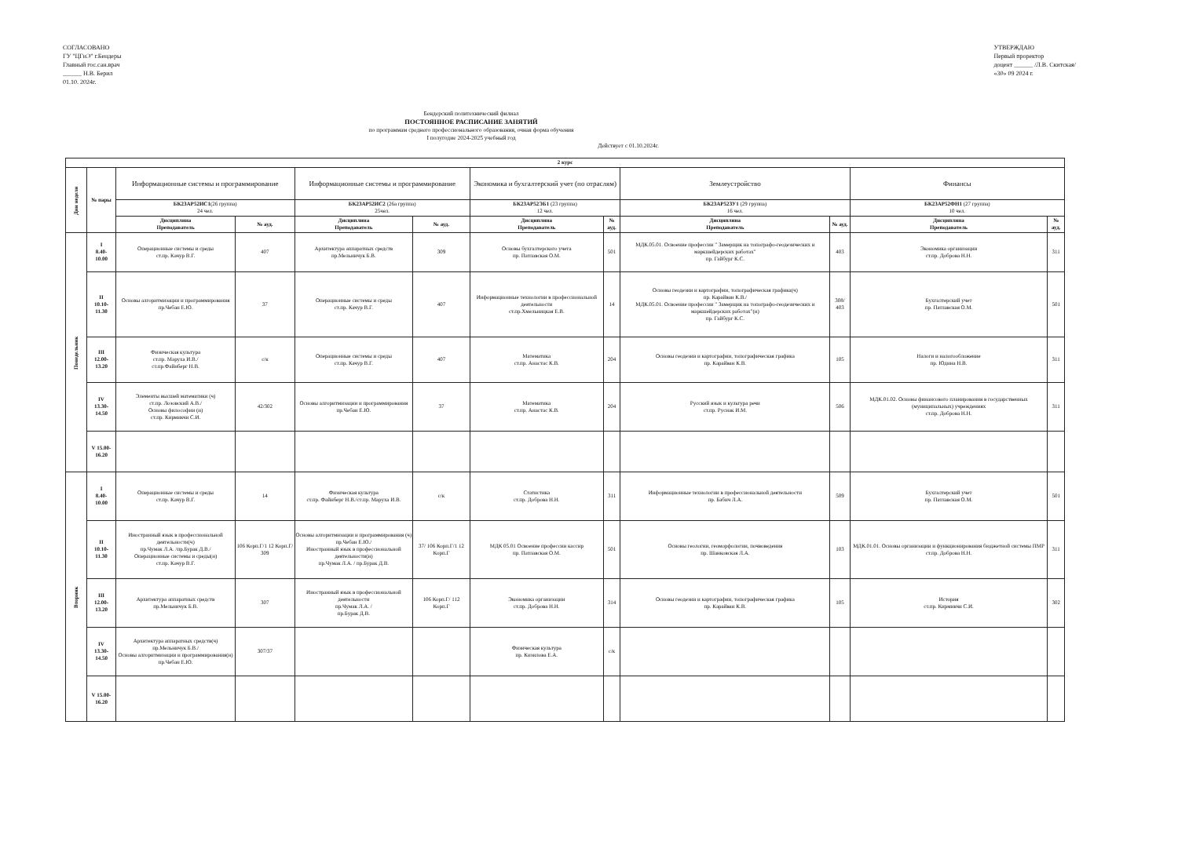СОГЛАСОВАНО
ГУ "ЦГиЭ" г.Бендеры
Главный гос.сан.врач
______ Н.В. Берил
01.10. 2024г.
УТВЕРЖДАЮ
Первый проректор
доцент ______ /Л.В. Скитская/
«30» 09 2024 г.
Бендерский политехнический филиал
ПОСТОЯННОЕ РАСПИСАНИЕ ЗАНЯТИЙ
по программам среднего профессионального образования, очная форма обучения
I полугодие 2024-2025 учебный год
Действует с 01.10.2024г.
| 2 курс | | | | | | | | | | | |
| --- | --- | --- | --- | --- | --- | --- | --- | --- | --- | --- | --- |
| Дни недели | № пары | Информационные системы и программирование | | Информационные системы и программирование | | Экономика и бухгалтерский учет (по отраслям) | | Землеустройство | | Финансы | |
| | | БК23АР52ИС1 (26 группа) 24 чел. | | БК23АР52ИС2 (26а группа) 25чел. | | БК23АР52ЭБ1 (23 группа) 12 чел. | | БК23АР52ЗУ1 (29 группа) 16 чел. | | БК23АР52ФН1 (27 группа) 10 чел. | |
| | | Дисциплина Преподаватель | № ауд. | Дисциплина Преподаватель | № ауд. | Дисциплина Преподаватель | № ауд. | Дисциплина Преподаватель | № ауд. | Дисциплина Преподаватель | № ауд. |
| Понедельник | I 8.40- 10.00 | Операционные системы и среды ст.пр. Качур В.Г. | 407 | Архитектура аппаратных средств пр.Мельничук Б.В. | 309 | Основы бухгалтерского учета пр. Патлавская О.М. | 501 | МДК.05.01. Освоение профессии " Замерщик на топографо-геодезических и маркшейдерских работах" пр. Гайбург К.С. | 403 | Экономика организации ст.пр. Доброва Н.Н. | 311 |
| | II 10.10- 11.30 | Основы алгоритмизации и программирования пр.Чебан Е.Ю. | 37 | Операционные системы и среды ст.пр. Качур В.Г. | 407 | Информационные технологии в профессиональной деятельности ст.пр.Хмельницкая Е.В. | 14 | Основы геодезии и картографии, топографическая графика(ч) пр. Карайван К.В./ МДК.05.01. Освоение профессии " Замерщик на топографо-геодезических и маркшейдерских работах"(н) пр. Гайбург К.С. | 308/ 403 | Бухгалтерский учет пр. Патлавская О.М. | 501 |
| | III 12.00- 13.20 | Физическая культура ст.пр. Маруха И.В./ ст.пр.Файнберг Н.В. | с/к | Операционные системы и среды ст.пр. Качур В.Г. | 407 | Математика ст.пр. Анастас К.В. | 204 | Основы геодезии и картографии, топографическая графика пр. Карайван К.В. | 105 | Налоги и налогообложение пр. Юдина Н.В. | 311 |
| | IV 13.30- 14.50 | Элементы высшей математики (ч) ст.пр. Лозовский А.В./ Основы философии (н) ст.пр. Кирмикчи С.И. | 42/302 | Основы алгоритмизации и программирования пр.Чебан Е.Ю. | 37 | Математика ст.пр. Анастас К.В. | 204 | Русский язык и культура речи ст.пр. Руснак И.М. | 506 | МДК.01.02. Основы финансового планирования в государственных (муниципальных) учреждениях ст.пр. Доброва Н.Н. | 311 |
| | V 15.00- 16.20 | | | | | | | | | | |
| Вторник | I 8.40- 10.00 | Операционные системы и среды ст.пр. Качур В.Г. | 14 | Физическая культура ст.пр. Файнберг Н.В./ст.пр. Маруха И.В. | с/к | Статистика ст.пр. Доброва Н.Н. | 311 | Информационные технологии в профессиональной деятельности пр. Бабич Л.А. | 509 | Бухгалтерский учет пр. Патлавская О.М. | 501 |
| | II 10.10- 11.30 | Иностранный язык в профессиональной деятельности(ч) пр.Чумак Л.А. /пр.Бурак Д.В./ Операционные системы и среды(н) ст.пр. Качур В.Г. | 106 Корп.Г/1 12 Корп.Г/ 309 | Основы алгоритмизации и программирования (ч) пр.Чебан Е.Ю./ Иностранный язык в профессиональной деятельности(н) пр.Чумак Л.А. / пр.Бурак Д.В. | 37/ 106 Корп.Г/1 12 Корп.Г | МДК 05.01 Освоение профессии кассир пр. Патлавская О.М. | 501 | Основы геологии, геоморфологии, почвоведения пр. Шанковская Л.А. | 103 | МДК.01.01. Основы организации и функционирования бюджетной системы ПМР ст.пр. Доброва Н.Н. | 311 |
| | III 12.00- 13.20 | Архитектура аппаратных средств пр.Мельничук Б.В. | 307 | Иностранный язык в профессиональной деятельности пр.Чумак Л.А. / пр.Бурак Д.В. | 106 Корп.Г/ 112 Корп.Г | Экономика организации ст.пр. Доброва Н.Н. | 314 | Основы геодезии и картографии, топографическая графика пр. Карайван К.В. | 105 | История ст.пр. Кирмикчи С.И. | 302 |
| | IV 13.30- 14.50 | Архитектура аппаратных средств(ч) пр.Мельничук Б.В./ Основы алгоритмизации и программирования(н) пр.Чебан Е.Ю. | 307/37 | | | Физическая культура пр. Кизилова Е.А. | с/к | | | | |
| | V 15.00- 16.20 | | | | | | | | | | |